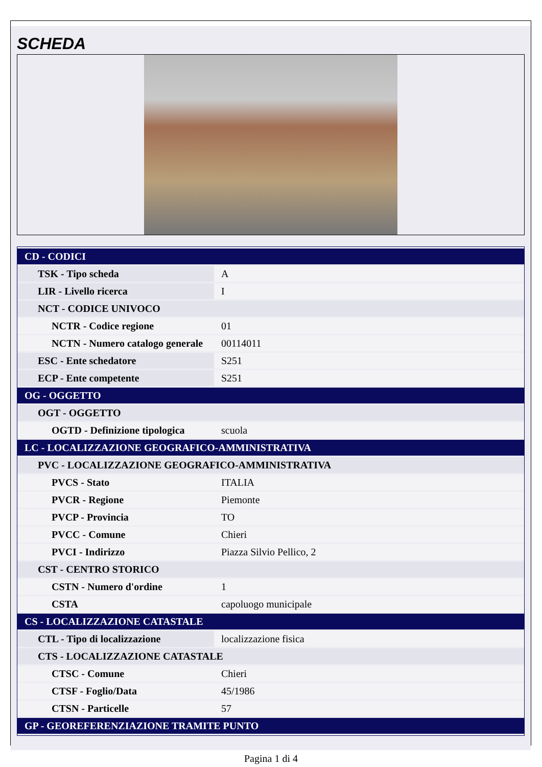SCHEDA
| CD - CODICI | |
| TSK - Tipo scheda | A |
| LIR - Livello ricerca | I |
| NCT - CODICE UNIVOCO | |
| NCTR - Codice regione | 01 |
| NCTN - Numero catalogo generale | 00114011 |
| ESC - Ente schedatore | S251 |
| ECP - Ente competente | S251 |
| OG - OGGETTO | |
| OGT - OGGETTO | |
| OGTD - Definizione tipologica | scuola |
| LC - LOCALIZZAZIONE GEOGRAFICO-AMMINISTRATIVA | |
| PVC - LOCALIZZAZIONE GEOGRAFICO-AMMINISTRATIVA | |
| PVCS - Stato | ITALIA |
| PVCR - Regione | Piemonte |
| PVCP - Provincia | TO |
| PVCC - Comune | Chieri |
| PVCI - Indirizzo | Piazza Silvio Pellico, 2 |
| CST - CENTRO STORICO | |
| CSTN - Numero d'ordine | 1 |
| CSTA | capoluogo municipale |
| CS - LOCALIZZAZIONE CATASTALE | |
| CTL - Tipo di localizzazione | localizzazione fisica |
| CTS - LOCALIZZAZIONE CATASTALE | |
| CTSC - Comune | Chieri |
| CTSF - Foglio/Data | 45/1986 |
| CTSN - Particelle | 57 |
| GP - GEOREFERENZIAZIONE TRAMITE PUNTO | |
Pagina 1 di 4